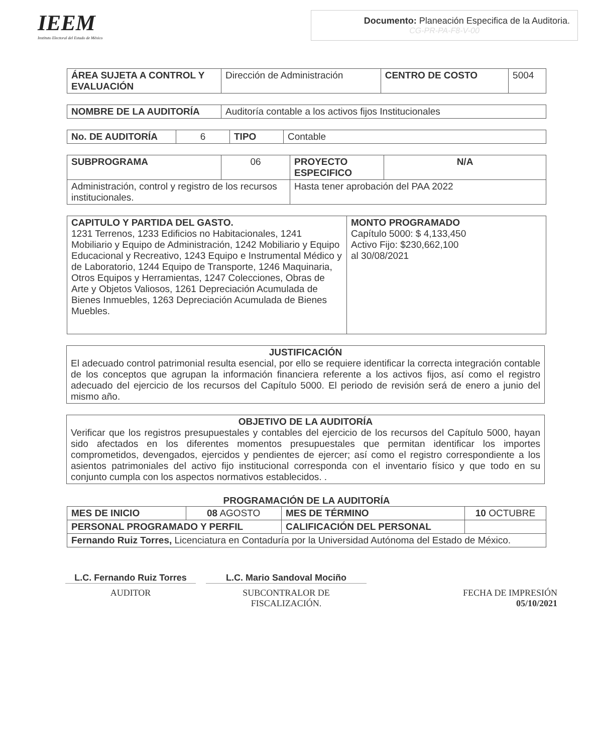IEEM
Instituto Electoral del Estado de México
Documento: Planeación Especifica de la Auditoria.
CG-PR-PA-F8-V-00
| ÁREA SUJETA A CONTROL Y EVALUACIÓN | Dirección de Administración | CENTRO DE COSTO | 5004 |
| NOMBRE DE LA AUDITORÍA | Auditoría contable a los activos fijos Institucionales |
| No. DE AUDITORÍA | 6 | TIPO | Contable |
| SUBPROGRAMA | 06 | PROYECTO ESPECIFICO | N/A |
| Administración, control y registro de los recursos institucionales. | | Hasta tener aprobación del PAA 2022 | |
| CAPITULO Y PARTIDA DEL GASTO. 1231 Terrenos, 1233 Edificios no Habitacionales, 1241 Mobiliario y Equipo de Administración, 1242 Mobiliario y Equipo Educacional y Recreativo, 1243 Equipo e Instrumental Médico y de Laboratorio, 1244 Equipo de Transporte, 1246 Maquinaria, Otros Equipos y Herramientas, 1247 Colecciones, Obras de Arte y Objetos Valiosos, 1261 Depreciación Acumulada de Bienes Inmuebles, 1263 Depreciación Acumulada de Bienes Muebles. | MONTO PROGRAMADO Capítulo 5000: $ 4,133,450 Activo Fijo: $230,662,100 al 30/08/2021 |
JUSTIFICACIÓN
El adecuado control patrimonial resulta esencial, por ello se requiere identificar la correcta integración contable de los conceptos que agrupan la información financiera referente a los activos fijos, así como el registro adecuado del ejercicio de los recursos del Capítulo 5000. El periodo de revisión será de enero a junio del mismo año.
OBJETIVO DE LA AUDITORÍA
Verificar que los registros presupuestales y contables del ejercicio de los recursos del Capítulo 5000, hayan sido afectados en los diferentes momentos presupuestales que permitan identificar los importes comprometidos, devengados, ejercidos y pendientes de ejercer; así como el registro correspondiente a los asientos patrimoniales del activo fijo institucional corresponda con el inventario físico y que todo en su conjunto cumpla con los aspectos normativos establecidos. .
PROGRAMACIÓN DE LA AUDITORÍA
| MES DE INICIO | 08 AGOSTO | MES DE TÉRMINO | 10 OCTUBRE |
| PERSONAL PROGRAMADO Y PERFIL | | CALIFICACIÓN DEL PERSONAL | |
| Fernando Ruiz Torres, Licenciatura en Contaduría por la Universidad Autónoma del Estado de México. | | | |
L.C. Fernando Ruiz Torres
L.C. Mario Sandoval Mociño
AUDITOR SUBCONTRALOR DE
FISCALIZACIÓN.
FECHA DE IMPRESIÓN
05/10/2021